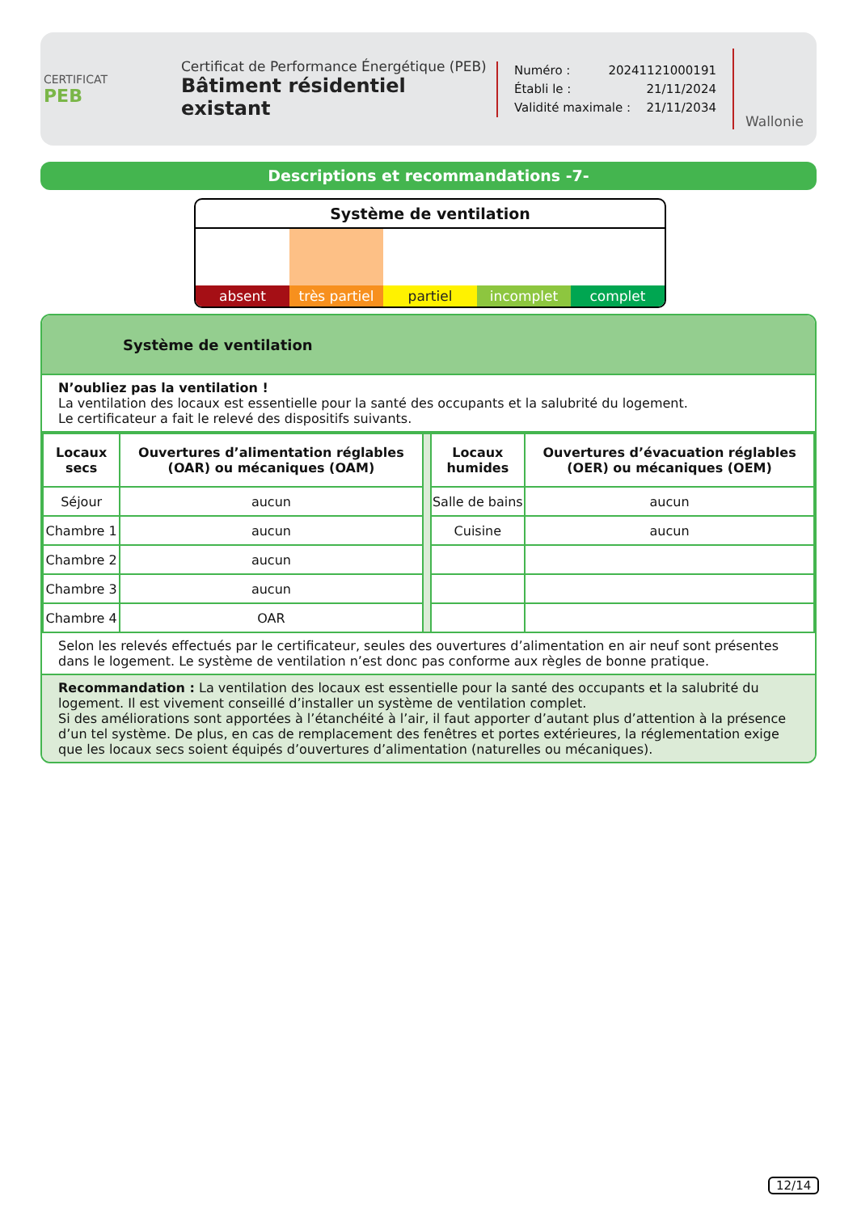CERTIFICAT
PEB
Certificat de Performance Énergétique (PEB)
Bâtiment résidentiel existant
Numéro : 20241121000191
Établi le : 21/11/2024
Validité maximale : 21/11/2034
Wallonie
Descriptions et recommandations -7-
Système de ventilation
absent très partiel partiel incomplet complet
Système de ventilation
N’oubliez pas la ventilation !
La ventilation des locaux est essentielle pour la santé des occupants et la salubrité du logement.
Le certificateur a fait le relevé des dispositifs suivants.
| Locaux secs | Ouvertures d’alimentation réglables (OAR) ou mécaniques (OAM) | | Locaux humides | Ouvertures d’évacuation réglables (OER) ou mécaniques (OEM) |
| Séjour | aucun | | Salle de bains | aucun |
| Chambre 1 | aucun | | Cuisine | aucun |
| Chambre 2 | aucun | | | |
| Chambre 3 | aucun | | | |
| Chambre 4 | OAR | | | |
Selon les relevés effectués par le certificateur, seules des ouvertures d’alimentation en air neuf sont présentes dans le logement. Le système de ventilation n’est donc pas conforme aux règles de bonne pratique.
Recommandation : La ventilation des locaux est essentielle pour la santé des occupants et la salubrité du logement. Il est vivement conseillé d’installer un système de ventilation complet.
Si des améliorations sont apportées à l’étanchéité à l’air, il faut apporter d’autant plus d’attention à la présence d’un tel système. De plus, en cas de remplacement des fenêtres et portes extérieures, la réglementation exige que les locaux secs soient équipés d’ouvertures d’alimentation (naturelles ou mécaniques).
12/14